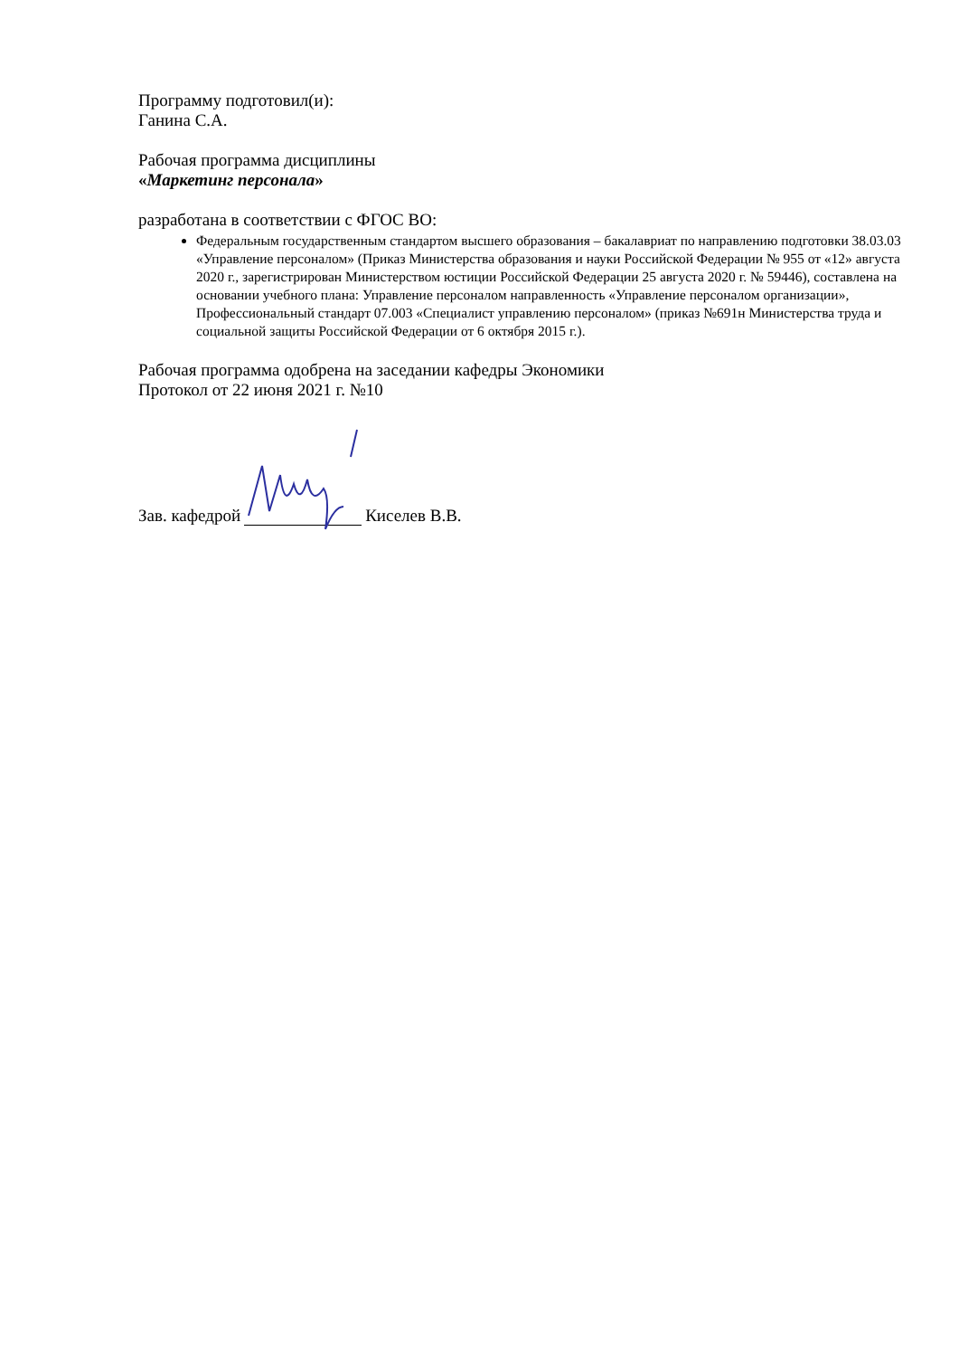Программу подготовил(и):
Ганина С.А.
Рабочая программа дисциплины
«Маркетинг персонала»
разработана в соответствии с ФГОС ВО:
Федеральным государственным стандартом высшего образования – бакалавриат по направлению подготовки 38.03.03 «Управление персоналом» (Приказ Министерства образования и науки Российской Федерации № 955 от «12» августа 2020 г., зарегистрирован Министерством юстиции Российской Федерации 25 августа 2020 г. № 59446), составлена на основании учебного плана: Управление персоналом направленность «Управление персоналом организации», Профессиональный стандарт 07.003 «Специалист управлению персоналом» (приказ №691н Министерства труда и социальной защиты Российской Федерации от 6 октября 2015 г.).
Рабочая программа одобрена на заседании кафедры Экономики
Протокол от 22 июня 2021 г. №10
Зав. кафедрой Киселев В.В.